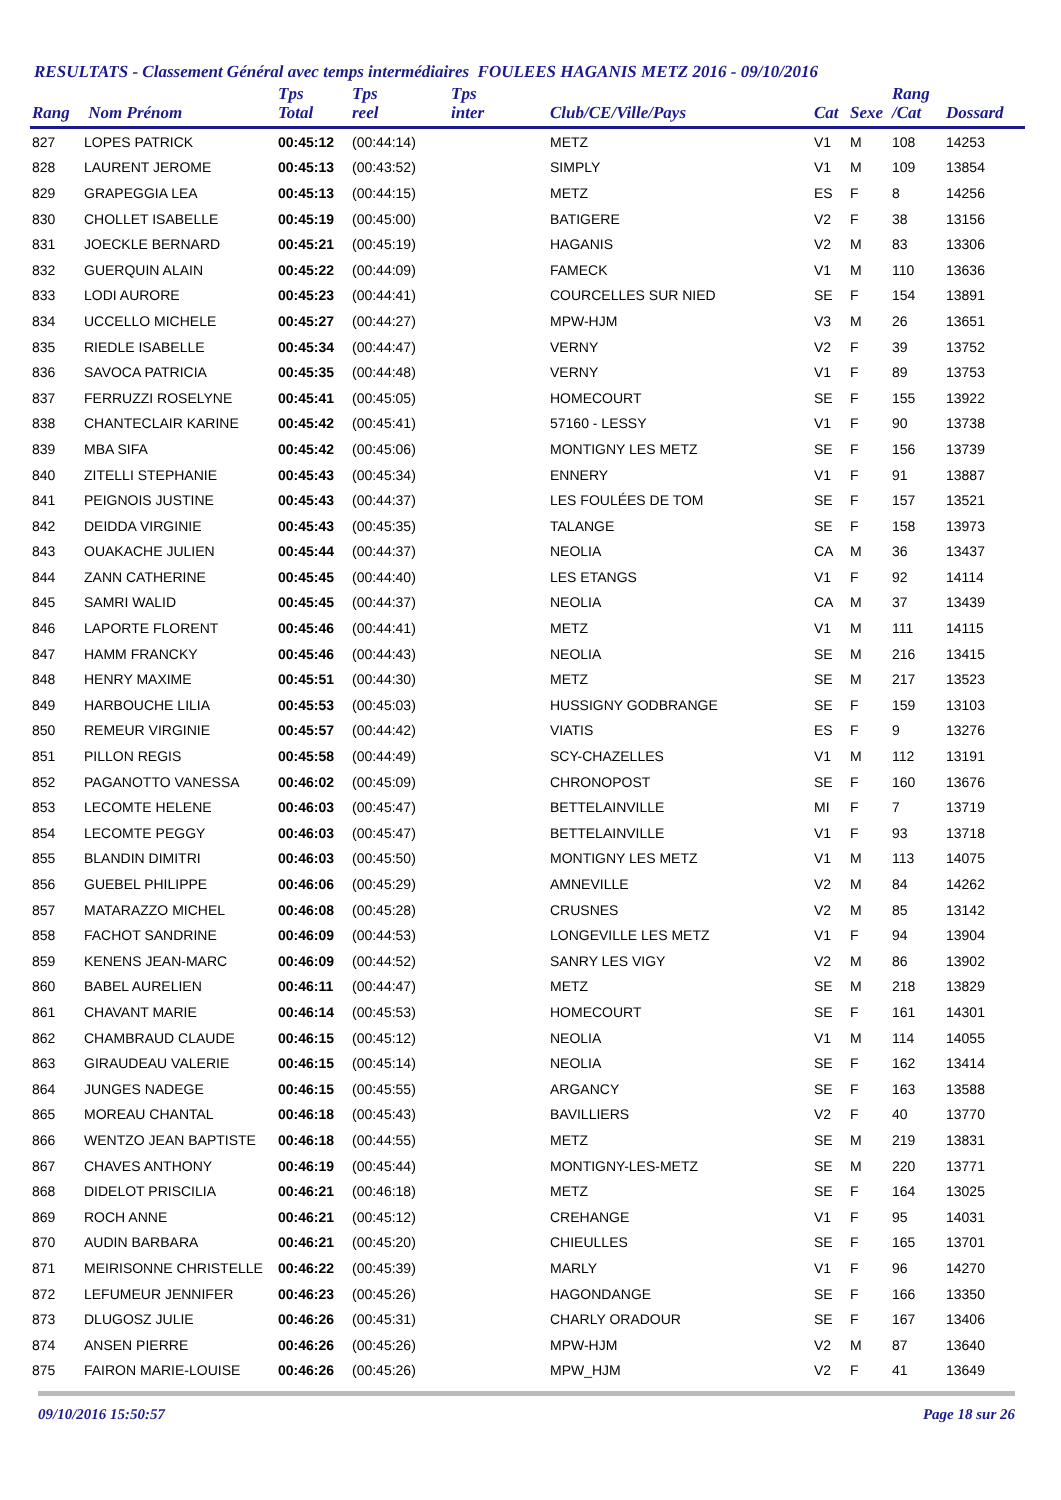RESULTATS - Classement Général avec temps intermédiaires FOULEES HAGANIS METZ 2016 - 09/10/2016
| Rang | Nom Prénom | Tps Total | Tps reel | Tps inter | Club/CE/Ville/Pays | Cat | Sexe | Rang /Cat | Dossard |
| --- | --- | --- | --- | --- | --- | --- | --- | --- | --- |
| 827 | LOPES PATRICK | 00:45:12 | (00:44:14) | | METZ | V1 | M | 108 | 14253 |
| 828 | LAURENT JEROME | 00:45:13 | (00:43:52) | | SIMPLY | V1 | M | 109 | 13854 |
| 829 | GRAPEGGIA LEA | 00:45:13 | (00:44:15) | | METZ | ES | F | 8 | 14256 |
| 830 | CHOLLET ISABELLE | 00:45:19 | (00:45:00) | | BATIGERE | V2 | F | 38 | 13156 |
| 831 | JOECKLE BERNARD | 00:45:21 | (00:45:19) | | HAGANIS | V2 | M | 83 | 13306 |
| 832 | GUERQUIN ALAIN | 00:45:22 | (00:44:09) | | FAMECK | V1 | M | 110 | 13636 |
| 833 | LODI AURORE | 00:45:23 | (00:44:41) | | COURCELLES SUR NIED | SE | F | 154 | 13891 |
| 834 | UCCELLO MICHELE | 00:45:27 | (00:44:27) | | MPW-HJM | V3 | M | 26 | 13651 |
| 835 | RIEDLE ISABELLE | 00:45:34 | (00:44:47) | | VERNY | V2 | F | 39 | 13752 |
| 836 | SAVOCA PATRICIA | 00:45:35 | (00:44:48) | | VERNY | V1 | F | 89 | 13753 |
| 837 | FERRUZZI ROSELYNE | 00:45:41 | (00:45:05) | | HOMECOURT | SE | F | 155 | 13922 |
| 838 | CHANTECLAIR KARINE | 00:45:42 | (00:45:41) | | 57160 - LESSY | V1 | F | 90 | 13738 |
| 839 | MBA SIFA | 00:45:42 | (00:45:06) | | MONTIGNY LES METZ | SE | F | 156 | 13739 |
| 840 | ZITELLI STEPHANIE | 00:45:43 | (00:45:34) | | ENNERY | V1 | F | 91 | 13887 |
| 841 | PEIGNOIS JUSTINE | 00:45:43 | (00:44:37) | | LES FOULÉES DE TOM | SE | F | 157 | 13521 |
| 842 | DEIDDA VIRGINIE | 00:45:43 | (00:45:35) | | TALANGE | SE | F | 158 | 13973 |
| 843 | OUAKACHE JULIEN | 00:45:44 | (00:44:37) | | NEOLIA | CA | M | 36 | 13437 |
| 844 | ZANN CATHERINE | 00:45:45 | (00:44:40) | | LES ETANGS | V1 | F | 92 | 14114 |
| 845 | SAMRI WALID | 00:45:45 | (00:44:37) | | NEOLIA | CA | M | 37 | 13439 |
| 846 | LAPORTE FLORENT | 00:45:46 | (00:44:41) | | METZ | V1 | M | 111 | 14115 |
| 847 | HAMM FRANCKY | 00:45:46 | (00:44:43) | | NEOLIA | SE | M | 216 | 13415 |
| 848 | HENRY MAXIME | 00:45:51 | (00:44:30) | | METZ | SE | M | 217 | 13523 |
| 849 | HARBOUCHE LILIA | 00:45:53 | (00:45:03) | | HUSSIGNY GODBRANGE | SE | F | 159 | 13103 |
| 850 | REMEUR VIRGINIE | 00:45:57 | (00:44:42) | | VIATIS | ES | F | 9 | 13276 |
| 851 | PILLON REGIS | 00:45:58 | (00:44:49) | | SCY-CHAZELLES | V1 | M | 112 | 13191 |
| 852 | PAGANOTTO VANESSA | 00:46:02 | (00:45:09) | | CHRONOPOST | SE | F | 160 | 13676 |
| 853 | LECOMTE HELENE | 00:46:03 | (00:45:47) | | BETTELAINVILLE | MI | F | 7 | 13719 |
| 854 | LECOMTE PEGGY | 00:46:03 | (00:45:47) | | BETTELAINVILLE | V1 | F | 93 | 13718 |
| 855 | BLANDIN DIMITRI | 00:46:03 | (00:45:50) | | MONTIGNY LES METZ | V1 | M | 113 | 14075 |
| 856 | GUEBEL PHILIPPE | 00:46:06 | (00:45:29) | | AMNEVILLE | V2 | M | 84 | 14262 |
| 857 | MATARAZZO MICHEL | 00:46:08 | (00:45:28) | | CRUSNES | V2 | M | 85 | 13142 |
| 858 | FACHOT SANDRINE | 00:46:09 | (00:44:53) | | LONGEVILLE LES METZ | V1 | F | 94 | 13904 |
| 859 | KENENS JEAN-MARC | 00:46:09 | (00:44:52) | | SANRY LES VIGY | V2 | M | 86 | 13902 |
| 860 | BABEL AURELIEN | 00:46:11 | (00:44:47) | | METZ | SE | M | 218 | 13829 |
| 861 | CHAVANT MARIE | 00:46:14 | (00:45:53) | | HOMECOURT | SE | F | 161 | 14301 |
| 862 | CHAMBRAUD CLAUDE | 00:46:15 | (00:45:12) | | NEOLIA | V1 | M | 114 | 14055 |
| 863 | GIRAUDEAU VALERIE | 00:46:15 | (00:45:14) | | NEOLIA | SE | F | 162 | 13414 |
| 864 | JUNGES NADEGE | 00:46:15 | (00:45:55) | | ARGANCY | SE | F | 163 | 13588 |
| 865 | MOREAU CHANTAL | 00:46:18 | (00:45:43) | | BAVILLIERS | V2 | F | 40 | 13770 |
| 866 | WENTZO JEAN BAPTISTE | 00:46:18 | (00:44:55) | | METZ | SE | M | 219 | 13831 |
| 867 | CHAVES ANTHONY | 00:46:19 | (00:45:44) | | MONTIGNY-LES-METZ | SE | M | 220 | 13771 |
| 868 | DIDELOT PRISCILIA | 00:46:21 | (00:46:18) | | METZ | SE | F | 164 | 13025 |
| 869 | ROCH ANNE | 00:46:21 | (00:45:12) | | CREHANGE | V1 | F | 95 | 14031 |
| 870 | AUDIN BARBARA | 00:46:21 | (00:45:20) | | CHIEULLES | SE | F | 165 | 13701 |
| 871 | MEIRISONNE CHRISTELLE | 00:46:22 | (00:45:39) | | MARLY | V1 | F | 96 | 14270 |
| 872 | LEFUMEUR JENNIFER | 00:46:23 | (00:45:26) | | HAGONDANGE | SE | F | 166 | 13350 |
| 873 | DLUGOSZ JULIE | 00:46:26 | (00:45:31) | | CHARLY ORADOUR | SE | F | 167 | 13406 |
| 874 | ANSEN PIERRE | 00:46:26 | (00:45:26) | | MPW-HJM | V2 | M | 87 | 13640 |
| 875 | FAIRON MARIE-LOUISE | 00:46:26 | (00:45:26) | | MPW_HJM | V2 | F | 41 | 13649 |
09/10/2016 15:50:57 Page 18 sur 26